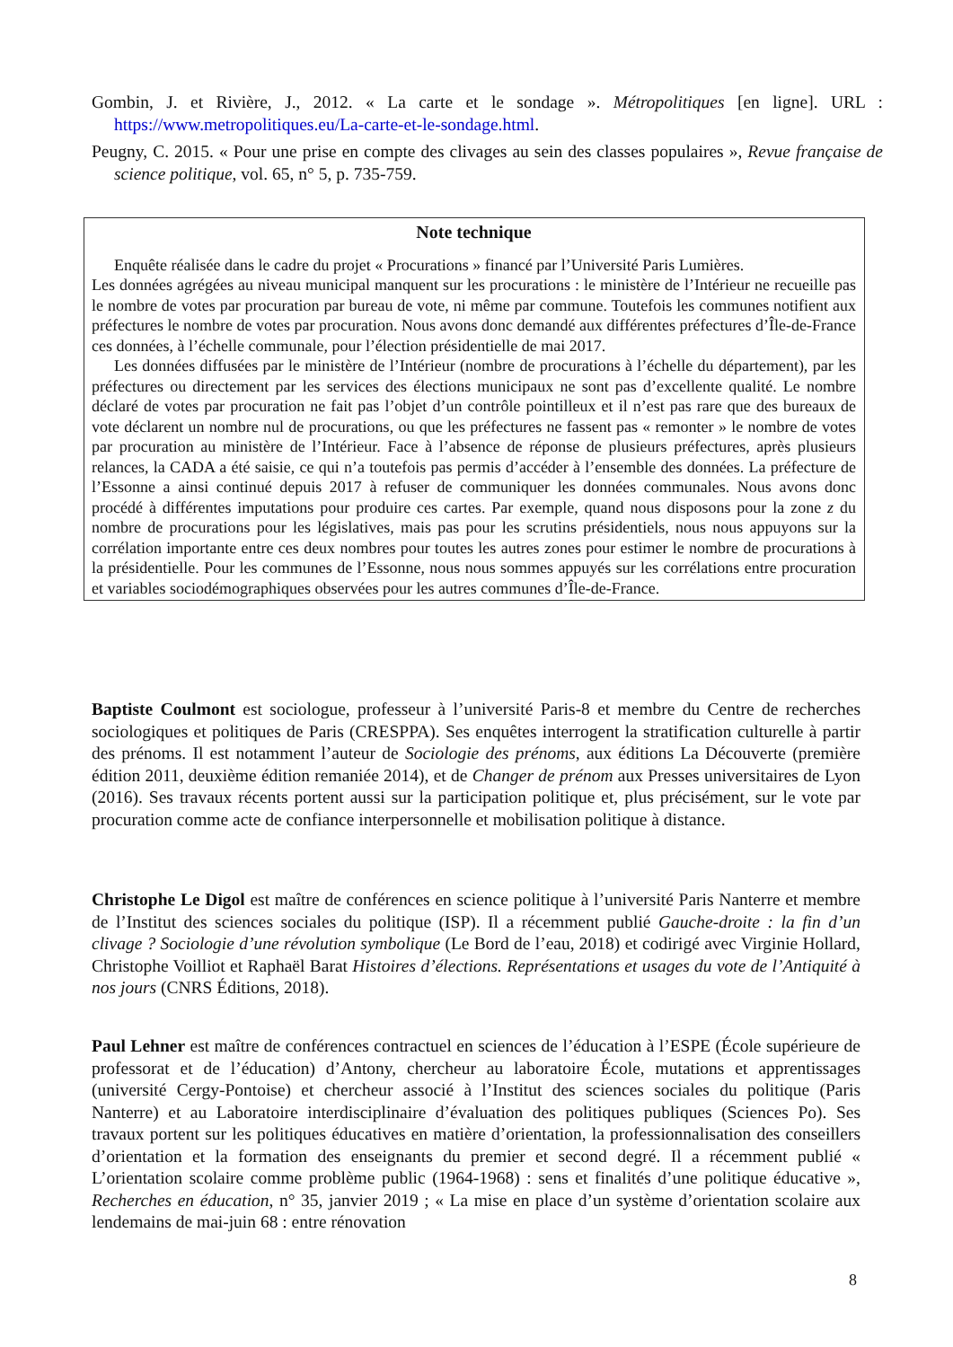Gombin, J. et Rivière, J., 2012. « La carte et le sondage ». Métropolitiques [en ligne]. URL : https://www.metropolitiques.eu/La-carte-et-le-sondage.html.
Peugny, C. 2015. « Pour une prise en compte des clivages au sein des classes populaires », Revue française de science politique, vol. 65, n° 5, p. 735-759.
Note technique
Enquête réalisée dans le cadre du projet « Procurations » financé par l’Université Paris Lumières.
Les données agrégées au niveau municipal manquent sur les procurations : le ministère de l’Intérieur ne recueille pas le nombre de votes par procuration par bureau de vote, ni même par commune. Toutefois les communes notifient aux préfectures le nombre de votes par procuration. Nous avons donc demandé aux différentes préfectures d’Île-de-France ces données, à l’échelle communale, pour l’élection présidentielle de mai 2017.
Les données diffusées par le ministère de l’Intérieur (nombre de procurations à l’échelle du département), par les préfectures ou directement par les services des élections municipaux ne sont pas d’excellente qualité. Le nombre déclaré de votes par procuration ne fait pas l’objet d’un contrôle pointilleux et il n’est pas rare que des bureaux de vote déclarent un nombre nul de procurations, ou que les préfectures ne fassent pas « remonter » le nombre de votes par procuration au ministère de l’Intérieur. Face à l’absence de réponse de plusieurs préfectures, après plusieurs relances, la CADA a été saisie, ce qui n’a toutefois pas permis d’accéder à l’ensemble des données. La préfecture de l’Essonne a ainsi continué depuis 2017 à refuser de communiquer les données communales. Nous avons donc procédé à différentes imputations pour produire ces cartes. Par exemple, quand nous disposons pour la zone z du nombre de procurations pour les législatives, mais pas pour les scrutins présidentiels, nous nous appuyons sur la corrélation importante entre ces deux nombres pour toutes les autres zones pour estimer le nombre de procurations à la présidentielle. Pour les communes de l’Essonne, nous nous sommes appuyés sur les corrélations entre procuration et variables sociodémographiques observées pour les autres communes d’Île-de-France.
Baptiste Coulmont est sociologue, professeur à l’université Paris-8 et membre du Centre de recherches sociologiques et politiques de Paris (CRESPPA). Ses enquêtes interrogent la stratification culturelle à partir des prénoms. Il est notamment l’auteur de Sociologie des prénoms, aux éditions La Découverte (première édition 2011, deuxième édition remaniée 2014), et de Changer de prénom aux Presses universitaires de Lyon (2016). Ses travaux récents portent aussi sur la participation politique et, plus précisément, sur le vote par procuration comme acte de confiance interpersonnelle et mobilisation politique à distance.
Christophe Le Digol est maître de conférences en science politique à l’université Paris Nanterre et membre de l’Institut des sciences sociales du politique (ISP). Il a récemment publié Gauche-droite : la fin d’un clivage ? Sociologie d’une révolution symbolique (Le Bord de l’eau, 2018) et codirigé avec Virginie Hollard, Christophe Voilliot et Raphaël Barat Histoires d’élections. Représentations et usages du vote de l’Antiquité à nos jours (CNRS Éditions, 2018).
Paul Lehner est maître de conférences contractuel en sciences de l’éducation à l’ESPE (École supérieure de professorat et de l’éducation) d’Antony, chercheur au laboratoire École, mutations et apprentissages (université Cergy-Pontoise) et chercheur associé à l’Institut des sciences sociales du politique (Paris Nanterre) et au Laboratoire interdisciplinaire d’évaluation des politiques publiques (Sciences Po). Ses travaux portent sur les politiques éducatives en matière d’orientation, la professionnalisation des conseillers d’orientation et la formation des enseignants du premier et second degré. Il a récemment publié « L’orientation scolaire comme problème public (1964-1968) : sens et finalités d’une politique éducative », Recherches en éducation, n° 35, janvier 2019 ; « La mise en place d’un système d’orientation scolaire aux lendemains de mai-juin 68 : entre rénovation
8